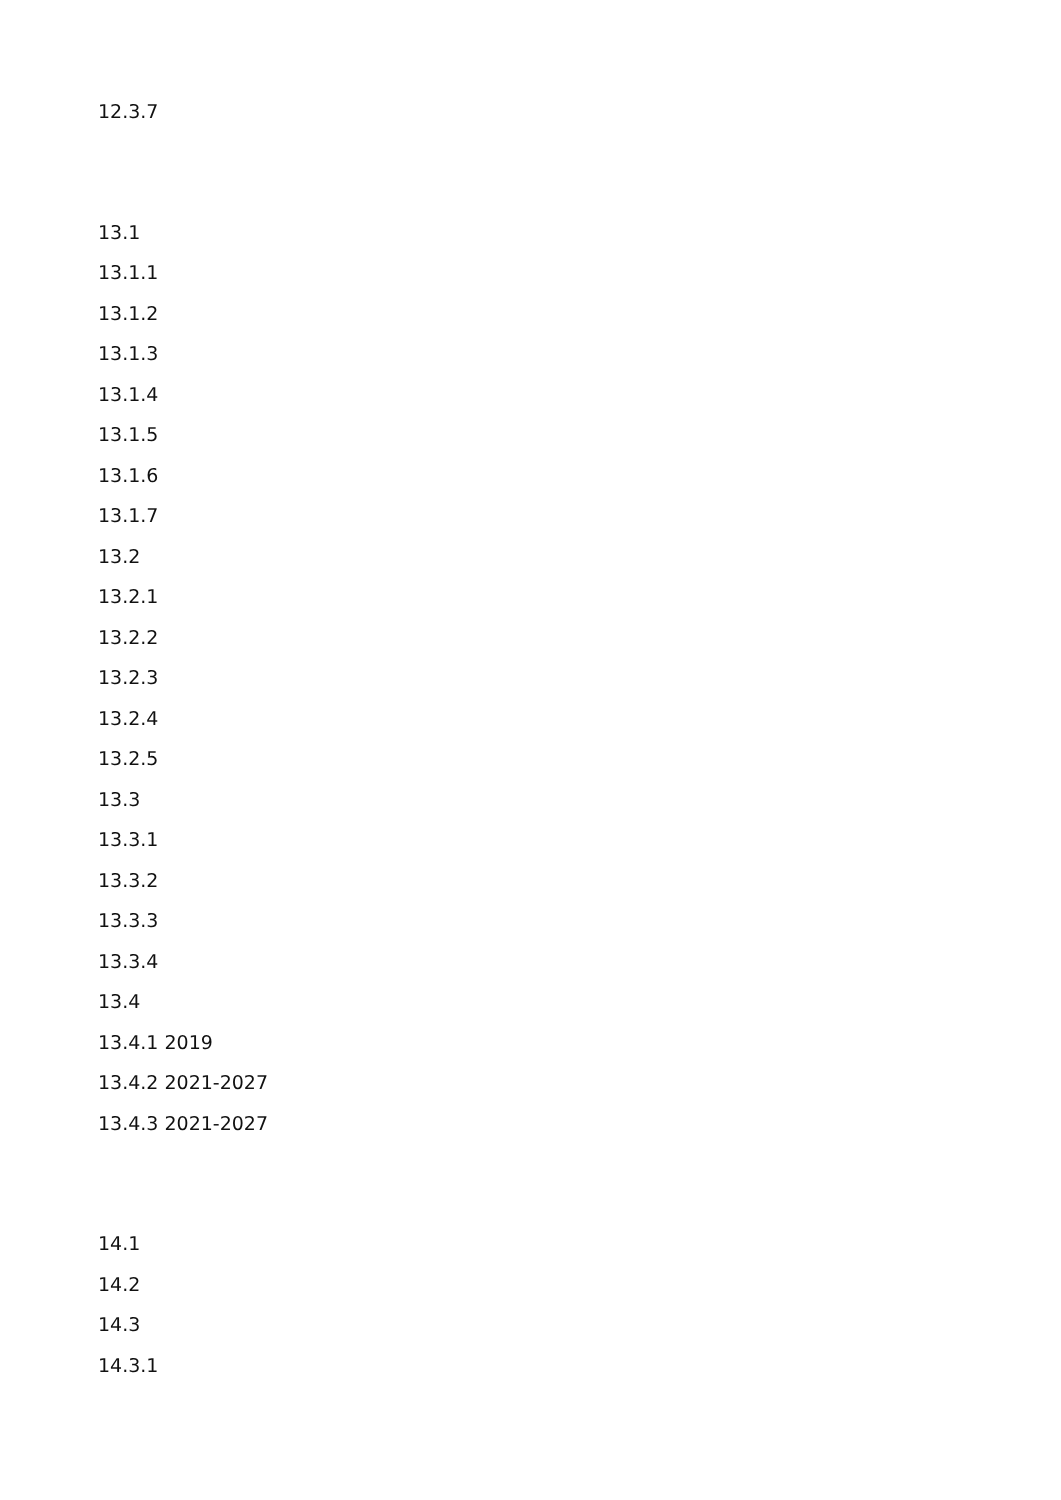12.3.7
13.1
13.1.1
13.1.2
13.1.3
13.1.4
13.1.5
13.1.6
13.1.7
13.2
13.2.1
13.2.2
13.2.3
13.2.4
13.2.5
13.3
13.3.1
13.3.2
13.3.3
13.3.4
13.4
13.4.1 2019
13.4.2 2021-2027
13.4.3 2021-2027
14.1
14.2
14.3
14.3.1